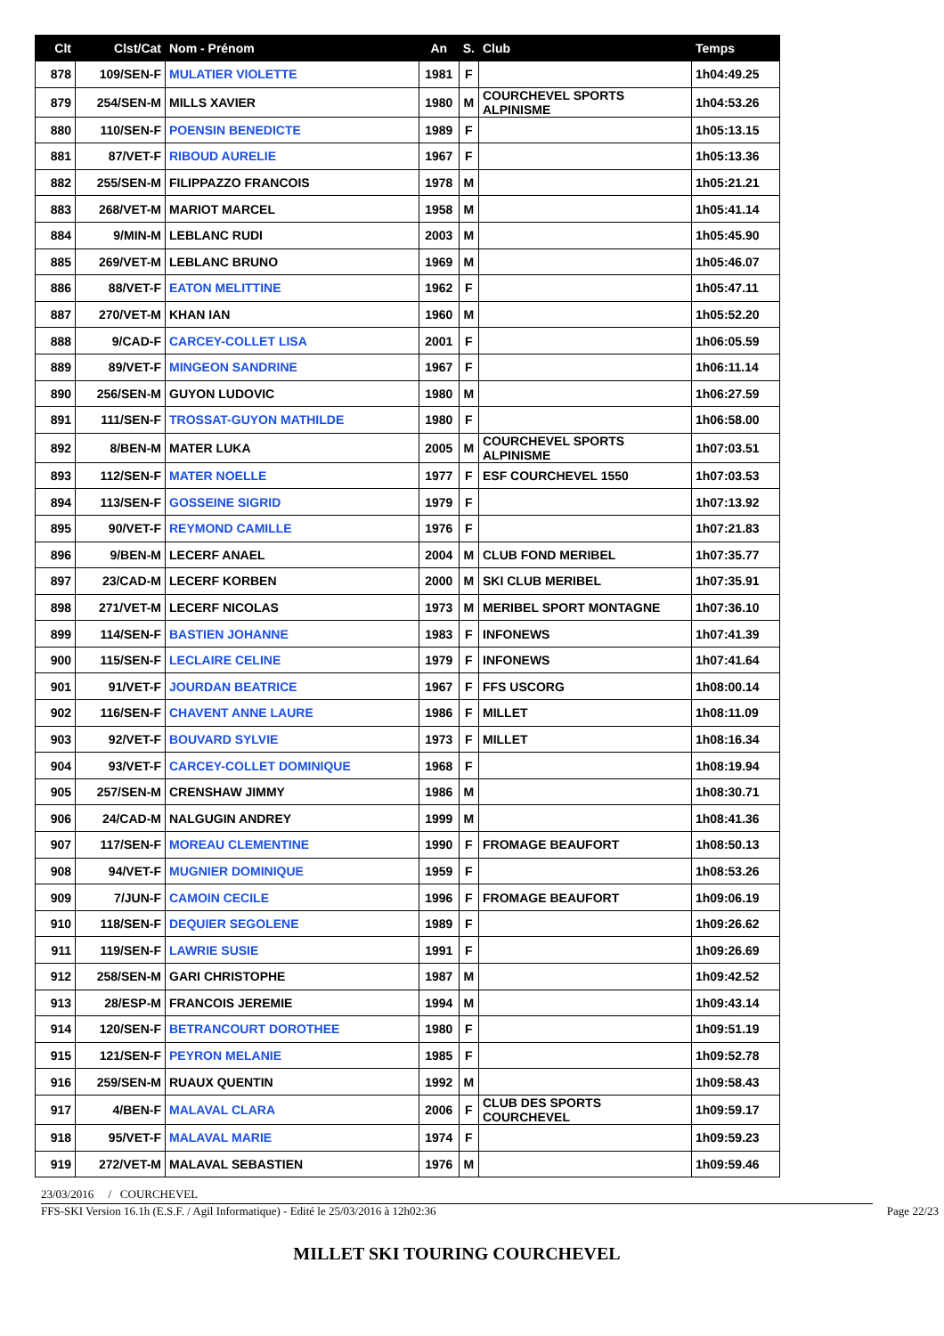| Clt | Clst/Cat | Nom - Prénom | An | S. | Club | Temps |
| --- | --- | --- | --- | --- | --- | --- |
| 878 | 109/SEN-F | MULATIER VIOLETTE | 1981 | F | | 1h04:49.25 |
| 879 | 254/SEN-M | MILLS XAVIER | 1980 | M | COURCHEVEL SPORTS ALPINISME | 1h04:53.26 |
| 880 | 110/SEN-F | POENSIN BENEDICTE | 1989 | F | | 1h05:13.15 |
| 881 | 87/VET-F | RIBOUD AURELIE | 1967 | F | | 1h05:13.36 |
| 882 | 255/SEN-M | FILIPPAZZO FRANCOIS | 1978 | M | | 1h05:21.21 |
| 883 | 268/VET-M | MARIOT MARCEL | 1958 | M | | 1h05:41.14 |
| 884 | 9/MIN-M | LEBLANC RUDI | 2003 | M | | 1h05:45.90 |
| 885 | 269/VET-M | LEBLANC BRUNO | 1969 | M | | 1h05:46.07 |
| 886 | 88/VET-F | EATON MELITTINE | 1962 | F | | 1h05:47.11 |
| 887 | 270/VET-M | KHAN IAN | 1960 | M | | 1h05:52.20 |
| 888 | 9/CAD-F | CARCEY-COLLET LISA | 2001 | F | | 1h06:05.59 |
| 889 | 89/VET-F | MINGEON SANDRINE | 1967 | F | | 1h06:11.14 |
| 890 | 256/SEN-M | GUYON LUDOVIC | 1980 | M | | 1h06:27.59 |
| 891 | 111/SEN-F | TROSSAT-GUYON MATHILDE | 1980 | F | | 1h06:58.00 |
| 892 | 8/BEN-M | MATER LUKA | 2005 | M | COURCHEVEL SPORTS ALPINISME | 1h07:03.51 |
| 893 | 112/SEN-F | MATER NOELLE | 1977 | F | ESF COURCHEVEL 1550 | 1h07:03.53 |
| 894 | 113/SEN-F | GOSSEINE SIGRID | 1979 | F | | 1h07:13.92 |
| 895 | 90/VET-F | REYMOND CAMILLE | 1976 | F | | 1h07:21.83 |
| 896 | 9/BEN-M | LECERF ANAEL | 2004 | M | CLUB FOND MERIBEL | 1h07:35.77 |
| 897 | 23/CAD-M | LECERF KORBEN | 2000 | M | SKI CLUB MERIBEL | 1h07:35.91 |
| 898 | 271/VET-M | LECERF NICOLAS | 1973 | M | MERIBEL SPORT MONTAGNE | 1h07:36.10 |
| 899 | 114/SEN-F | BASTIEN JOHANNE | 1983 | F | INFONEWS | 1h07:41.39 |
| 900 | 115/SEN-F | LECLAIRE CELINE | 1979 | F | INFONEWS | 1h07:41.64 |
| 901 | 91/VET-F | JOURDAN BEATRICE | 1967 | F | FFS USCORG | 1h08:00.14 |
| 902 | 116/SEN-F | CHAVENT ANNE LAURE | 1986 | F | MILLET | 1h08:11.09 |
| 903 | 92/VET-F | BOUVARD SYLVIE | 1973 | F | MILLET | 1h08:16.34 |
| 904 | 93/VET-F | CARCEY-COLLET DOMINIQUE | 1968 | F | | 1h08:19.94 |
| 905 | 257/SEN-M | CRENSHAW JIMMY | 1986 | M | | 1h08:30.71 |
| 906 | 24/CAD-M | NALGUGIN ANDREY | 1999 | M | | 1h08:41.36 |
| 907 | 117/SEN-F | MOREAU CLEMENTINE | 1990 | F | FROMAGE BEAUFORT | 1h08:50.13 |
| 908 | 94/VET-F | MUGNIER DOMINIQUE | 1959 | F | | 1h08:53.26 |
| 909 | 7/JUN-F | CAMOIN CECILE | 1996 | F | FROMAGE BEAUFORT | 1h09:06.19 |
| 910 | 118/SEN-F | DEQUIER SEGOLENE | 1989 | F | | 1h09:26.62 |
| 911 | 119/SEN-F | LAWRIE SUSIE | 1991 | F | | 1h09:26.69 |
| 912 | 258/SEN-M | GARI CHRISTOPHE | 1987 | M | | 1h09:42.52 |
| 913 | 28/ESP-M | FRANCOIS JEREMIE | 1994 | M | | 1h09:43.14 |
| 914 | 120/SEN-F | BETRANCOURT DOROTHEE | 1980 | F | | 1h09:51.19 |
| 915 | 121/SEN-F | PEYRON MELANIE | 1985 | F | | 1h09:52.78 |
| 916 | 259/SEN-M | RUAUX QUENTIN | 1992 | M | | 1h09:58.43 |
| 917 | 4/BEN-F | MALAVAL CLARA | 2006 | F | CLUB DES SPORTS COURCHEVEL | 1h09:59.17 |
| 918 | 95/VET-F | MALAVAL MARIE | 1974 | F | | 1h09:59.23 |
| 919 | 272/VET-M | MALAVAL SEBASTIEN | 1976 | M | | 1h09:59.46 |
23/03/2016 / COURCHEVEL
FFS-SKI Version 16.1h (E.S.F. / Agil Informatique) - Edité le 25/03/2016 à 12h02:36 Page 22/23
MILLET SKI TOURING COURCHEVEL